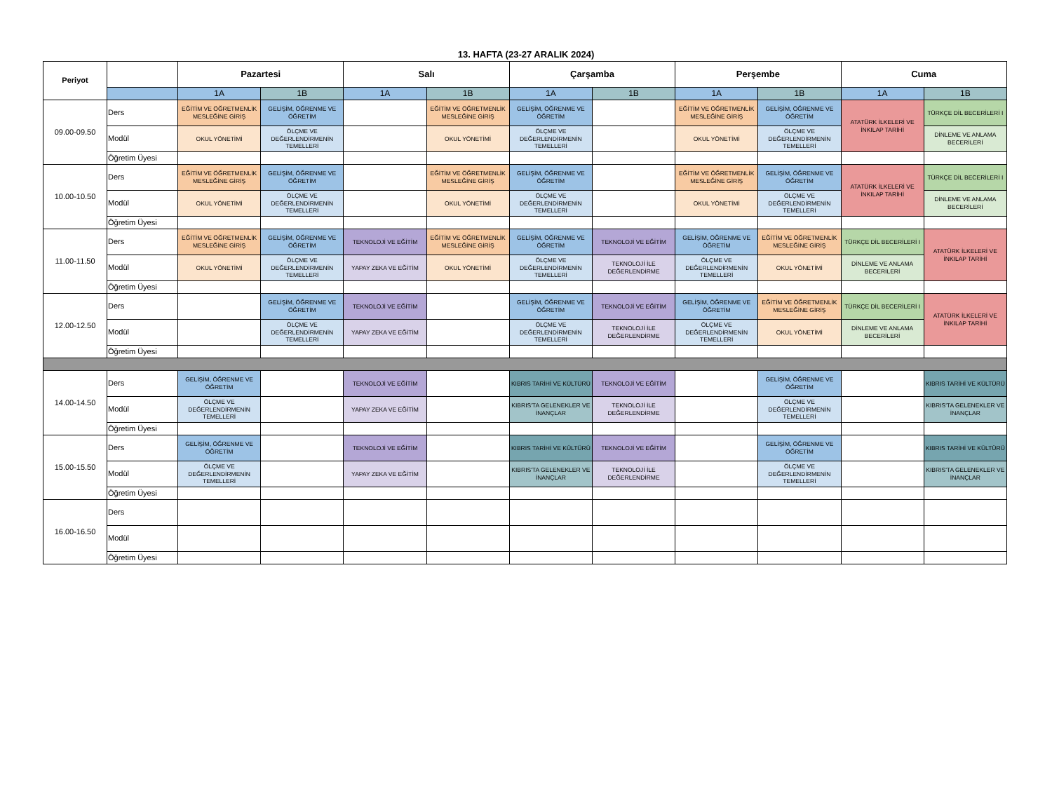13. HAFTA (23-27 ARALIK 2024)
| Periyot | | Pazartesi | | Salı | | Çarşamba | | Perşembe | | Cuma | |
| --- | --- | --- | --- | --- | --- | --- | --- | --- | --- | --- | --- |
| | | 1A | 1B | 1A | 1B | 1A | 1B | 1A | 1B | 1A | 1B |
| 09.00-09.50 | Ders | EĞİTİM VE ÖĞRETMENLİK MESLEĞİNE GİRİŞ | GELİŞİM, ÖĞRENME VE ÖĞRETİM | | EĞİTİM VE ÖĞRETMENLİK MESLEĞİNE GİRİŞ | GELİŞİM, ÖĞRENME VE ÖĞRETİM | | EĞİTİM VE ÖĞRETMENLİK MESLEĞİNE GİRİŞ | GELİŞİM, ÖĞRENME VE ÖĞRETİM | ATATÜRK İLKELERİ VE İNKILAP TARİHİ | TÜRKÇE DİL BECERİLERİ I |
| | Modül | OKUL YÖNETİMİ | ÖLÇME VE DEĞERLENDİRMENİN TEMELLERİ | | OKUL YÖNETİMİ | ÖLÇME VE DEĞERLENDİRMENİN TEMELLERİ | | OKUL YÖNETİMİ | ÖLÇME VE DEĞERLENDİRMENİN TEMELLERİ | | DİNLEME VE ANLAMA BECERİLERİ |
| | Öğretim Üyesi | | | | | | | | | | |
| 10.00-10.50 | Ders | EĞİTİM VE ÖĞRETMENLİK MESLEĞİNE GİRİŞ | GELİŞİM, ÖĞRENME VE ÖĞRETİM | | EĞİTİM VE ÖĞRETMENLİK MESLEĞİNE GİRİŞ | GELİŞİM, ÖĞRENME VE ÖĞRETİM | | EĞİTİM VE ÖĞRETMENLİK MESLEĞİNE GİRİŞ | GELİŞİM, ÖĞRENME VE ÖĞRETİM | ATATÜRK İLKELERİ VE İNKILAP TARİHİ | TÜRKÇE DİL BECERİLERİ I |
| | Modül | OKUL YÖNETİMİ | ÖLÇME VE DEĞERLENDİRMENİN TEMELLERİ | | OKUL YÖNETİMİ | ÖLÇME VE DEĞERLENDİRMENİN TEMELLERİ | | OKUL YÖNETİMİ | ÖLÇME VE DEĞERLENDİRMENİN TEMELLERİ | | DİNLEME VE ANLAMA BECERİLERİ |
| | Öğretim Üyesi | | | | | | | | | | |
| 11.00-11.50 | Ders | EĞİTİM VE ÖĞRETMENLİK MESLEĞİNE GİRİŞ | GELİŞİM, ÖĞRENME VE ÖĞRETİM | TEKNOLOJİ VE EĞİTİM | EĞİTİM VE ÖĞRETMENLİK MESLEĞİNE GİRİŞ | GELİŞİM, ÖĞRENME VE ÖĞRETİM | TEKNOLOJİ VE EĞİTİM | GELİŞİM, ÖĞRENME VE ÖĞRETİM | EĞİTİM VE ÖĞRETMENLİK MESLEĞİNE GİRİŞ | TÜRKÇE DİL BECERİLERİ I | ATATÜRK İLKELERİ VE İNKILAP TARİHİ |
| | Modül | OKUL YÖNETİMİ | ÖLÇME VE DEĞERLENDİRMENİN TEMELLERİ | YAPAY ZEKA VE EĞİTİM | OKUL YÖNETİMİ | ÖLÇME VE DEĞERLENDİRMENİN TEMELLERİ | TEKNOLOJİ İLE DEĞERLENDİRME | ÖLÇME VE DEĞERLENDİRMENİN TEMELLERİ | OKUL YÖNETİMİ | DİNLEME VE ANLAMA BECERİLERİ | |
| | Öğretim Üyesi | | | | | | | | | | |
| 12.00-12.50 | Ders | | GELİŞİM, ÖĞRENME VE ÖĞRETİM | TEKNOLOJİ VE EĞİTİM | | GELİŞİM, ÖĞRENME VE ÖĞRETİM | TEKNOLOJİ VE EĞİTİM | GELİŞİM, ÖĞRENME VE ÖĞRETİM | EĞİTİM VE ÖĞRETMENLİK MESLEĞİNE GİRİŞ | TÜRKÇE DİL BECERİLERİ I | ATATÜRK İLKELERİ VE İNKILAP TARİHİ |
| | Modül | | ÖLÇME VE DEĞERLENDİRMENİN TEMELLERİ | YAPAY ZEKA VE EĞİTİM | | ÖLÇME VE DEĞERLENDİRMENİN TEMELLERİ | TEKNOLOJİ İLE DEĞERLENDİRME | ÖLÇME VE DEĞERLENDİRMENİN TEMELLERİ | OKUL YÖNETİMİ | DİNLEME VE ANLAMA BECERİLERİ | |
| | Öğretim Üyesi | | | | | | | | | | |
| 14.00-14.50 | Ders | GELİŞİM, ÖĞRENME VE ÖĞRETİM | | TEKNOLOJİ VE EĞİTİM | | KIBRIS TARİHİ VE KÜLTÜRÜ | TEKNOLOJİ VE EĞİTİM | | GELİŞİM, ÖĞRENME VE ÖĞRETİM | | KIBRIS TARİHİ VE KÜLTÜRÜ |
| | Modül | ÖLÇME VE DEĞERLENDİRMENİN TEMELLERİ | | YAPAY ZEKA VE EĞİTİM | | KIBRIS'TA GELENEKLER VE İNANÇLAR | TEKNOLOJİ İLE DEĞERLENDİRME | | ÖLÇME VE DEĞERLENDİRMENİN TEMELLERİ | | KIBRIS'TA GELENEKLER VE İNANÇLAR |
| | Öğretim Üyesi | | | | | | | | | | |
| 15.00-15.50 | Ders | GELİŞİM, ÖĞRENME VE ÖĞRETİM | | TEKNOLOJİ VE EĞİTİM | | KIBRIS TARİHİ VE KÜLTÜRÜ | TEKNOLOJİ VE EĞİTİM | | GELİŞİM, ÖĞRENME VE ÖĞRETİM | | KIBRIS TARİHİ VE KÜLTÜRÜ |
| | Modül | ÖLÇME VE DEĞERLENDİRMENİN TEMELLERİ | | YAPAY ZEKA VE EĞİTİM | | KIBRIS'TA GELENEKLER VE İNANÇLAR | TEKNOLOJİ İLE DEĞERLENDİRME | | ÖLÇME VE DEĞERLENDİRMENİN TEMELLERİ | | KIBRIS'TA GELENEKLER VE İNANÇLAR |
| | Öğretim Üyesi | | | | | | | | | | |
| 16.00-16.50 | Ders | | | | | | | | | | |
| | Modül | | | | | | | | | | |
| | Öğretim Üyesi | | | | | | | | | | |